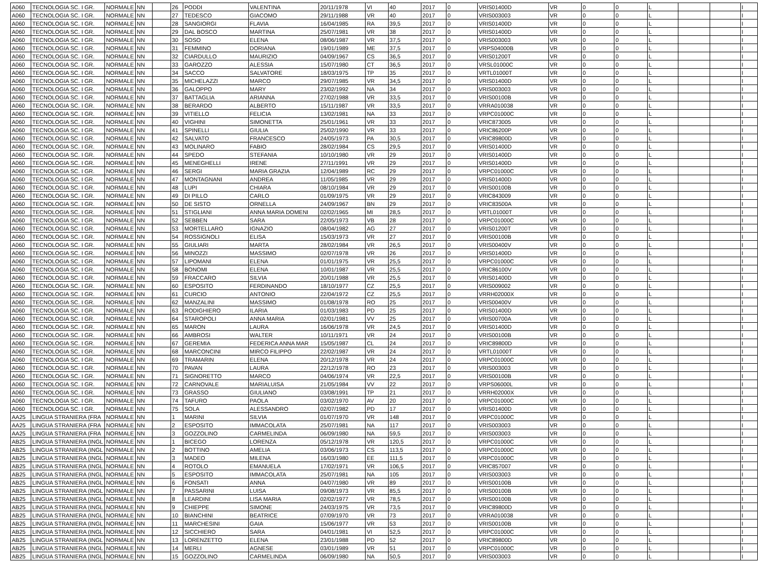| A060 | TECNOLOGIA SC. I GR. | NORMALE | NN | | 26 | PODDI | VALENTINA | 20/11/1978 | VI | 40 | 2017 | 0 | VRIS01400D | VR | 0 | 0 | L | | | I |
| A060 | TECNOLOGIA SC. I GR. | NORMALE | NN | | 27 | TEDESCO | GIACOMO | 29/11/1988 | VR | 40 | 2017 | 0 | VRIS003003 | VR | 0 | 0 | L | | | I |
| A060 | TECNOLOGIA SC. I GR. | NORMALE | NN | | 28 | SANGIORGI | FLAVIA | 16/04/1985 | RA | 39,5 | 2017 | 0 | VRIS01400D | VR | 0 | 0 | L | | | I |
| A060 | TECNOLOGIA SC. I GR. | NORMALE | NN | | 29 | DAL BOSCO | MARTINA | 25/07/1981 | VR | 38 | 2017 | 0 | VRIS01400D | VR | 0 | 0 | L | | | I |
| A060 | TECNOLOGIA SC. I GR. | NORMALE | NN | | 30 | SOSO | ELENA | 08/06/1987 | VR | 37,5 | 2017 | 0 | VRIS003003 | VR | 0 | 0 | L | | | I |
| A060 | TECNOLOGIA SC. I GR. | NORMALE | NN | | 31 | FEMMINO | DORIANA | 19/01/1989 | ME | 37,5 | 2017 | 0 | VRPS04000B | VR | 0 | 0 | L | | | I |
| A060 | TECNOLOGIA SC. I GR. | NORMALE | NN | | 32 | CIARDULLO | MAURIZIO | 04/09/1967 | CS | 36,5 | 2017 | 0 | VRIS01200T | VR | 0 | 0 | L | | | I |
| A060 | TECNOLOGIA SC. I GR. | NORMALE | NN | | 33 | GAROZZO | ALESSIA | 15/07/1980 | CT | 36,5 | 2017 | 0 | VRSL01000C | VR | 0 | 0 | L | | | I |
| A060 | TECNOLOGIA SC. I GR. | NORMALE | NN | | 34 | SACCO | SALVATORE | 18/03/1975 | TP | 35 | 2017 | 0 | VRTL01000T | VR | 0 | 0 | L | | | I |
| A060 | TECNOLOGIA SC. I GR. | NORMALE | NN | | 35 | MICHELAZZI | MARCO | 29/07/1985 | VR | 34,5 | 2017 | 0 | VRIS01400D | VR | 0 | 0 | L | | | I |
| A060 | TECNOLOGIA SC. I GR. | NORMALE | NN | | 36 | GALOPPO | MARY | 23/02/1992 | NA | 34 | 2017 | 0 | VRIS003003 | VR | 0 | 0 | L | | | I |
| A060 | TECNOLOGIA SC. I GR. | NORMALE | NN | | 37 | BATTAGLIA | ARIANNA | 27/02/1988 | VR | 33,5 | 2017 | 0 | VRIS00100B | VR | 0 | 0 | L | | | I |
| A060 | TECNOLOGIA SC. I GR. | NORMALE | NN | | 38 | BERARDO | ALBERTO | 15/11/1987 | VR | 33,5 | 2017 | 0 | VRRA010038 | VR | 0 | 0 | L | | | I |
| A060 | TECNOLOGIA SC. I GR. | NORMALE | NN | | 39 | VITIELLO | FELICIA | 13/02/1981 | NA | 33 | 2017 | 0 | VRPC01000C | VR | 0 | 0 | L | | | I |
| A060 | TECNOLOGIA SC. I GR. | NORMALE | NN | | 40 | VIGHINI | SIMONETTA | 25/01/1961 | VR | 33 | 2017 | 0 | VRIC873005 | VR | 0 | 0 | L | | | I |
| A060 | TECNOLOGIA SC. I GR. | NORMALE | NN | | 41 | SPINELLI | GIULIA | 25/02/1990 | VR | 33 | 2017 | 0 | VRIC86200P | VR | 0 | 0 | L | | | I |
| A060 | TECNOLOGIA SC. I GR. | NORMALE | NN | | 42 | SALVATO | FRANCESCO | 24/05/1973 | PA | 30,5 | 2017 | 0 | VRIC89800D | VR | 0 | 0 | L | | | I |
| A060 | TECNOLOGIA SC. I GR. | NORMALE | NN | | 43 | MOLINARO | FABIO | 28/02/1984 | CS | 29,5 | 2017 | 0 | VRIS01400D | VR | 0 | 0 | L | | | I |
| A060 | TECNOLOGIA SC. I GR. | NORMALE | NN | | 44 | SPEDO | STEFANIA | 10/10/1980 | VR | 29 | 2017 | 0 | VRIS01400D | VR | 0 | 0 | L | | | I |
| A060 | TECNOLOGIA SC. I GR. | NORMALE | NN | | 45 | MENEGHELLI | IRENE | 27/11/1991 | VR | 29 | 2017 | 0 | VRIS01400D | VR | 0 | 0 | L | | | I |
| A060 | TECNOLOGIA SC. I GR. | NORMALE | NN | | 46 | SERGI | MARIA GRAZIA | 12/04/1989 | RC | 29 | 2017 | 0 | VRPC01000C | VR | 0 | 0 | L | | | I |
| A060 | TECNOLOGIA SC. I GR. | NORMALE | NN | | 47 | MONTAGNANI | ANDREA | 11/05/1985 | VR | 29 | 2017 | 0 | VRIS01400D | VR | 0 | 0 | L | | | I |
| A060 | TECNOLOGIA SC. I GR. | NORMALE | NN | | 48 | LUPI | CHIARA | 08/10/1984 | VR | 29 | 2017 | 0 | VRIS00100B | VR | 0 | 0 | L | | | I |
| A060 | TECNOLOGIA SC. I GR. | NORMALE | NN | | 49 | DI PILLO | CARLO | 01/09/1975 | VR | 29 | 2017 | 0 | VRIC843009 | VR | 0 | 0 | L | | | I |
| A060 | TECNOLOGIA SC. I GR. | NORMALE | NN | | 50 | DE SISTO | ORNELLA | 24/09/1967 | BN | 29 | 2017 | 0 | VRIC83500A | VR | 0 | 0 | L | | | I |
| A060 | TECNOLOGIA SC. I GR. | NORMALE | NN | | 51 | STIGLIANI | ANNA MARIA DOMENI | 02/02/1965 | MI | 28,5 | 2017 | 0 | VRTL01000T | VR | 0 | 0 | L | | | I |
| A060 | TECNOLOGIA SC. I GR. | NORMALE | NN | | 52 | SEBBEN | SARA | 22/05/1973 | VB | 28 | 2017 | 0 | VRPC01000C | VR | 0 | 0 | L | | | I |
| A060 | TECNOLOGIA SC. I GR. | NORMALE | NN | | 53 | MORTELLARO | IGNAZIO | 08/04/1982 | AG | 27 | 2017 | 0 | VRIS01200T | VR | 0 | 0 | L | | | I |
| A060 | TECNOLOGIA SC. I GR. | NORMALE | NN | | 54 | ROSSIGNOLI | ELISA | 15/03/1973 | VR | 27 | 2017 | 0 | VRIS00100B | VR | 0 | 0 | L | | | I |
| A060 | TECNOLOGIA SC. I GR. | NORMALE | NN | | 55 | GIULIARI | MARTA | 28/02/1984 | VR | 26,5 | 2017 | 0 | VRIS00400V | VR | 0 | 0 | L | | | I |
| A060 | TECNOLOGIA SC. I GR. | NORMALE | NN | | 56 | MINOZZI | MASSIMO | 02/07/1978 | VR | 26 | 2017 | 0 | VRIS01400D | VR | 0 | 0 | L | | | I |
| A060 | TECNOLOGIA SC. I GR. | NORMALE | NN | | 57 | LIPOMANI | ELENA | 01/01/1975 | VR | 25,5 | 2017 | 0 | VRPC01000C | VR | 0 | 0 | L | | | I |
| A060 | TECNOLOGIA SC. I GR. | NORMALE | NN | | 58 | BONOMI | ELENA | 10/01/1987 | VR | 25,5 | 2017 | 0 | VRIC86100V | VR | 0 | 0 | L | | | I |
| A060 | TECNOLOGIA SC. I GR. | NORMALE | NN | | 59 | FRACCARO | SILVIA | 20/01/1988 | VR | 25,5 | 2017 | 0 | VRIS01400D | VR | 0 | 0 | L | | | I |
| A060 | TECNOLOGIA SC. I GR. | NORMALE | NN | | 60 | ESPOSITO | FERDINANDO | 18/10/1977 | CZ | 25,5 | 2017 | 0 | VRIS009002 | VR | 0 | 0 | L | | | I |
| A060 | TECNOLOGIA SC. I GR. | NORMALE | NN | | 61 | CURCIO | ANTONIO | 22/04/1972 | CZ | 25,5 | 2017 | 0 | VRRH02000X | VR | 0 | 0 | L | | | I |
| A060 | TECNOLOGIA SC. I GR. | NORMALE | NN | | 62 | MANZALINI | MASSIMO | 01/08/1978 | RO | 25 | 2017 | 0 | VRIS00400V | VR | 0 | 0 | L | | | I |
| A060 | TECNOLOGIA SC. I GR. | NORMALE | NN | | 63 | RODIGHIERO | ILARIA | 01/03/1983 | PD | 25 | 2017 | 0 | VRIS01400D | VR | 0 | 0 | L | | | I |
| A060 | TECNOLOGIA SC. I GR. | NORMALE | NN | | 64 | STAROPOLI | ANNA MARIA | 02/01/1981 | VV | 25 | 2017 | 0 | VRIS00700A | VR | 0 | 0 | L | | | I |
| A060 | TECNOLOGIA SC. I GR. | NORMALE | NN | | 65 | MARON | LAURA | 16/06/1978 | VR | 24,5 | 2017 | 0 | VRIS01400D | VR | 0 | 0 | L | | | I |
| A060 | TECNOLOGIA SC. I GR. | NORMALE | NN | | 66 | AMBROSI | WALTER | 10/11/1971 | VR | 24 | 2017 | 0 | VRIS00100B | VR | 0 | 0 | L | | | I |
| A060 | TECNOLOGIA SC. I GR. | NORMALE | NN | | 67 | GEREMIA | FEDERICA ANNA MAR | 15/05/1987 | CL | 24 | 2017 | 0 | VRIC89800D | VR | 0 | 0 | L | | | I |
| A060 | TECNOLOGIA SC. I GR. | NORMALE | NN | | 68 | MARCONCINI | MIRCO FILIPPO | 22/02/1987 | VR | 24 | 2017 | 0 | VRTL01000T | VR | 0 | 0 | L | | | I |
| A060 | TECNOLOGIA SC. I GR. | NORMALE | NN | | 69 | TRAMARIN | ELENA | 20/12/1978 | VR | 24 | 2017 | 0 | VRPC01000C | VR | 0 | 0 | L | | | I |
| A060 | TECNOLOGIA SC. I GR. | NORMALE | NN | | 70 | PAVAN | LAURA | 22/12/1978 | RO | 23 | 2017 | 0 | VRIS003003 | VR | 0 | 0 | L | | | I |
| A060 | TECNOLOGIA SC. I GR. | NORMALE | NN | | 71 | SIGNORETTO | MARCO | 04/06/1974 | VR | 22,5 | 2017 | 0 | VRIS00100B | VR | 0 | 0 | L | | | I |
| A060 | TECNOLOGIA SC. I GR. | NORMALE | NN | | 72 | CARNOVALE | MARIALUISA | 21/05/1984 | VV | 22 | 2017 | 0 | VRPS06000L | VR | 0 | 0 | L | | | I |
| A060 | TECNOLOGIA SC. I GR. | NORMALE | NN | | 73 | GRASSO | GIULIANO | 03/08/1991 | TP | 21 | 2017 | 0 | VRRH02000X | VR | 0 | 0 | L | | | I |
| A060 | TECNOLOGIA SC. I GR. | NORMALE | NN | | 74 | TAFURO | PAOLA | 03/02/1970 | AV | 20 | 2017 | 0 | VRPC01000C | VR | 0 | 0 | L | | | I |
| A060 | TECNOLOGIA SC. I GR. | NORMALE | NN | | 75 | SOLA | ALESSANDRO | 02/07/1982 | PD | 17 | 2017 | 0 | VRIS01400D | VR | 0 | 0 | L | | | I |
| AA25 | LINGUA STRANIERA (FRA | NORMALE | NN | | 1 | MARINI | SILVIA | 01/07/1970 | VR | 148 | 2017 | 0 | VRPC01000C | VR | 0 | 0 | L | | | I |
| AA25 | LINGUA STRANIERA (FRA | NORMALE | NN | | 2 | ESPOSITO | IMMACOLATA | 25/07/1981 | NA | 117 | 2017 | 0 | VRIS003003 | VR | 0 | 0 | L | | | I |
| AA25 | LINGUA STRANIERA (FRA | NORMALE | NN | | 3 | GOZZOLINO | CARMELINDA | 06/09/1980 | NA | 59,5 | 2017 | 0 | VRIS003003 | VR | 0 | 0 | L | | | I |
| AB25 | LINGUA STRANIERA (INGL | NORMALE | NN | | 1 | BICEGO | LORENZA | 05/12/1978 | VR | 120,5 | 2017 | 0 | VRPC01000C | VR | 0 | 0 | L | | | I |
| AB25 | LINGUA STRANIERA (INGL | NORMALE | NN | | 2 | BOTTINO | AMELIA | 03/06/1973 | CS | 113,5 | 2017 | 0 | VRPC01000C | VR | 0 | 0 | L | | | I |
| AB25 | LINGUA STRANIERA (INGL | NORMALE | NN | | 3 | MADEO | MILENA | 16/03/1980 | EE | 111,5 | 2017 | 0 | VRPC01000C | VR | 0 | 0 | L | | | I |
| AB25 | LINGUA STRANIERA (INGL | NORMALE | NN | | 4 | ROTOLO | EMANUELA | 17/02/1971 | VR | 106,5 | 2017 | 0 | VRIC857007 | VR | 0 | 0 | L | | | I |
| AB25 | LINGUA STRANIERA (INGL | NORMALE | NN | | 5 | ESPOSITO | IMMACOLATA | 25/07/1981 | NA | 105 | 2017 | 0 | VRIS003003 | VR | 0 | 0 | L | | | I |
| AB25 | LINGUA STRANIERA (INGL | NORMALE | NN | | 6 | FONSATI | ANNA | 04/07/1980 | VR | 89 | 2017 | 0 | VRIS00100B | VR | 0 | 0 | L | | | I |
| AB25 | LINGUA STRANIERA (INGL | NORMALE | NN | | 7 | PASSARINI | LUISA | 09/08/1973 | VR | 85,5 | 2017 | 0 | VRIS00100B | VR | 0 | 0 | L | | | I |
| AB25 | LINGUA STRANIERA (INGL | NORMALE | NN | | 8 | LEARDINI | LISA MARIA | 02/02/1977 | VR | 78,5 | 2017 | 0 | VRIS00100B | VR | 0 | 0 | L | | | I |
| AB25 | LINGUA STRANIERA (INGL | NORMALE | NN | | 9 | CHIEPPE | SIMONE | 24/03/1975 | VR | 73,5 | 2017 | 0 | VRIC89800D | VR | 0 | 0 | L | | | I |
| AB25 | LINGUA STRANIERA (INGL | NORMALE | NN | | 10 | BIANCHINI | BEATRICE | 07/09/1970 | VR | 73 | 2017 | 0 | VRRA010038 | VR | 0 | 0 | L | | | I |
| AB25 | LINGUA STRANIERA (INGL | NORMALE | NN | | 11 | MARCHESINI | GAIA | 15/06/1977 | VR | 53 | 2017 | 0 | VRIS00100B | VR | 0 | 0 | L | | | I |
| AB25 | LINGUA STRANIERA (INGL | NORMALE | NN | | 12 | SICCHIERO | SARA | 04/01/1981 | VI | 52,5 | 2017 | 0 | VRPC01000C | VR | 0 | 0 | L | | | I |
| AB25 | LINGUA STRANIERA (INGL | NORMALE | NN | | 13 | LORENZETTO | ELENA | 23/01/1988 | PD | 52 | 2017 | 0 | VRIC89800D | VR | 0 | 0 | L | | | I |
| AB25 | LINGUA STRANIERA (INGL | NORMALE | NN | | 14 | MERLI | AGNESE | 03/01/1989 | VR | 51 | 2017 | 0 | VRPC01000C | VR | 0 | 0 | L | | | I |
| AB25 | LINGUA STRANIERA (INGL | NORMALE | NN | | 15 | GOZZOLINO | CARMELINDA | 06/09/1980 | NA | 50,5 | 2017 | 0 | VRIS003003 | VR | 0 | 0 | L | | | I |